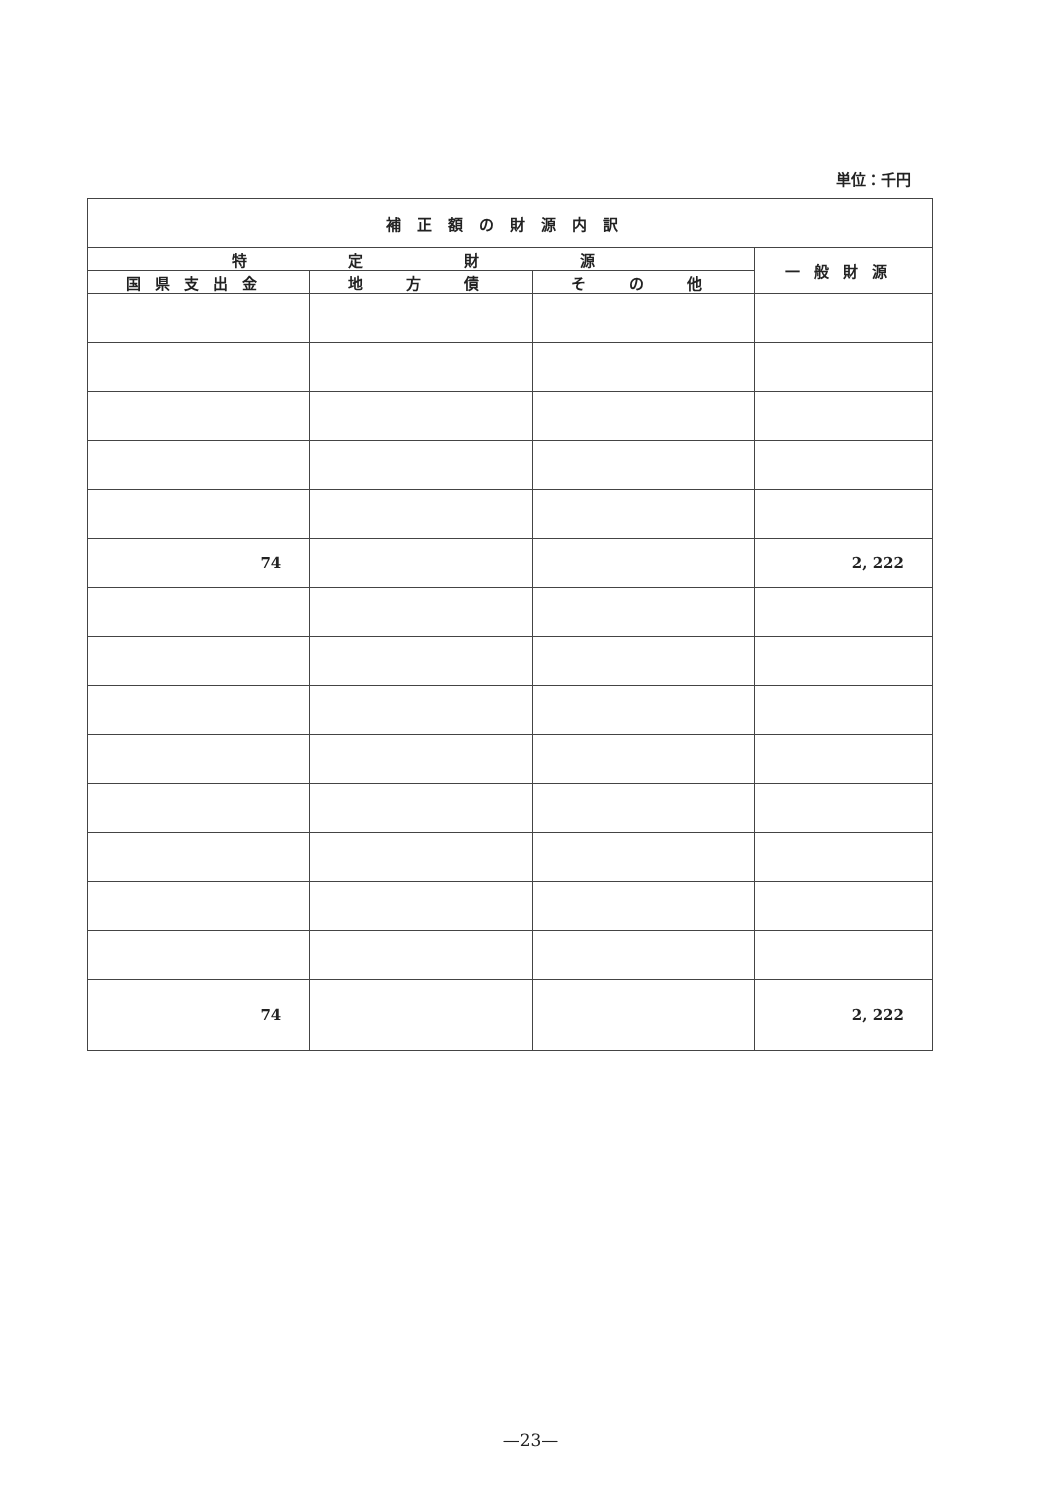単位：千円
| 補正額の財源内訳 | | | |
| --- | --- | --- | --- |
| 特 定 財 源 | | | 一般財源 |
| 国県支出金 | 地 方 債 | そ の 他 | |
| 74 | | | 2, 222 |
| 74 | | | 2, 222 |
—23—